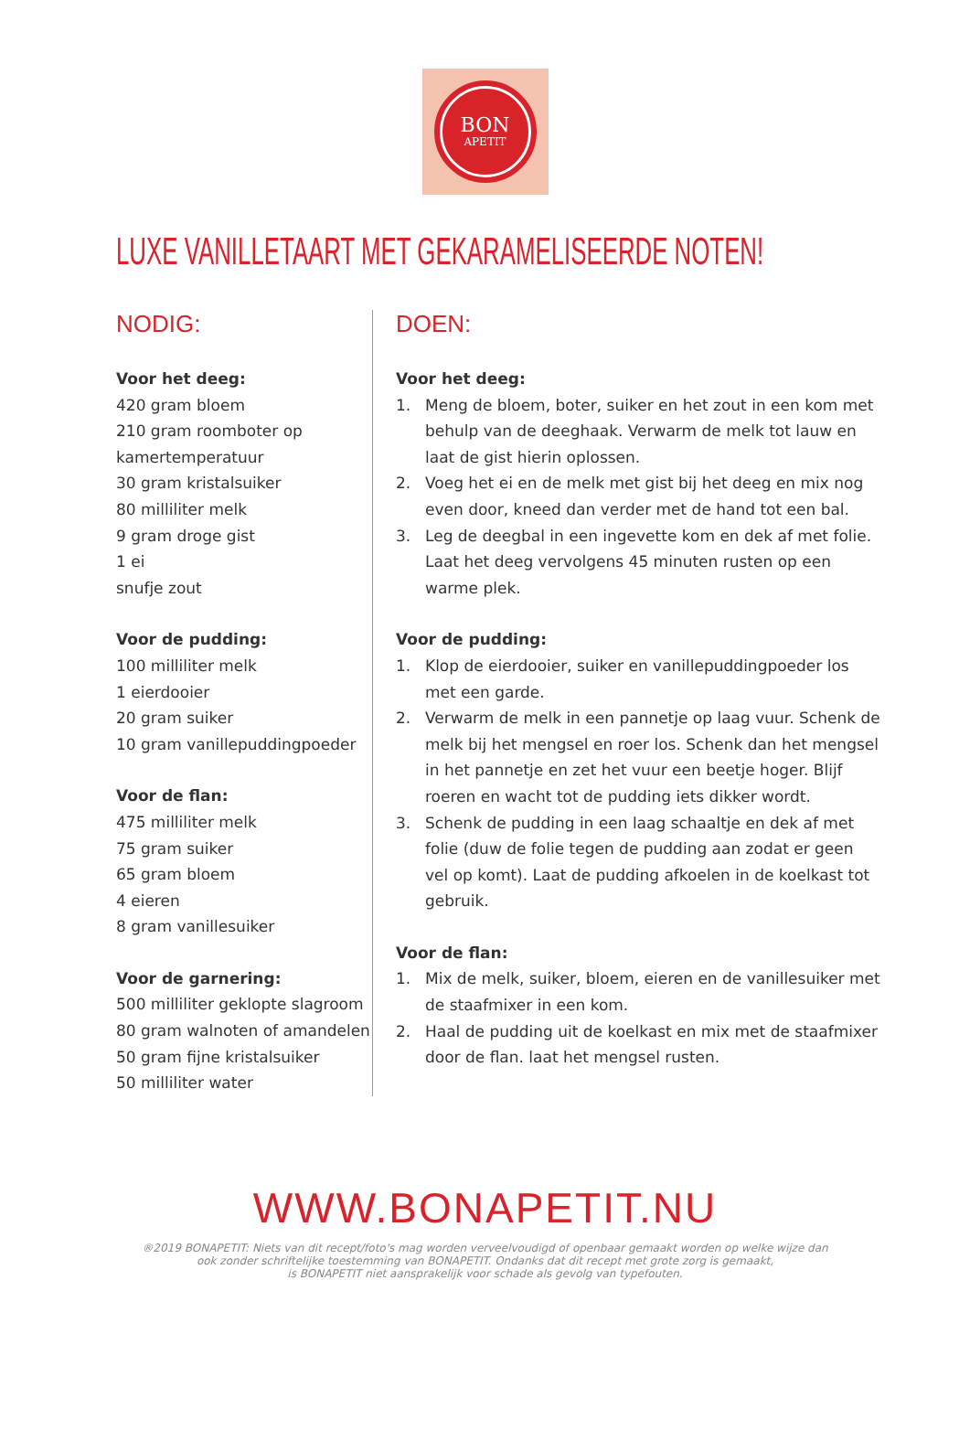BON
APETIT
LUXE VANILLETAART MET GEKARAMELISEERDE NOTEN!
NODIG:
Voor het deeg:
420 gram bloem
210 gram roomboter op kamertemperatuur
30 gram kristalsuiker
80 milliliter melk
9 gram droge gist
1 ei
snufje zout
Voor de pudding:
100 milliliter melk
1 eierdooier
20 gram suiker
10 gram vanillepuddingpoeder
Voor de flan:
475 milliliter melk
75 gram suiker
65 gram bloem
4 eieren
8 gram vanillesuiker
Voor de garnering:
500 milliliter geklopte slagroom
80 gram walnoten of amandelen
50 gram fijne kristalsuiker
50 milliliter water
DOEN:
Voor het deeg:
1. Meng de bloem, boter, suiker en het zout in een kom met behulp van de deeghaak. Verwarm de melk tot lauw en laat de gist hierin oplossen.
2. Voeg het ei en de melk met gist bij het deeg en mix nog even door, kneed dan verder met de hand tot een bal.
3. Leg de deegbal in een ingevette kom en dek af met folie. Laat het deeg vervolgens 45 minuten rusten op een warme plek.
Voor de pudding:
1. Klop de eierdooier, suiker en vanillepuddingpoeder los met een garde.
2. Verwarm de melk in een pannetje op laag vuur. Schenk de melk bij het mengsel en roer los. Schenk dan het mengsel in het pannetje en zet het vuur een beetje hoger. Blijf roeren en wacht tot de pudding iets dikker wordt.
3. Schenk de pudding in een laag schaaltje en dek af met folie (duw de folie tegen de pudding aan zodat er geen vel op komt). Laat de pudding afkoelen in de koelkast tot gebruik.
Voor de flan:
1. Mix de melk, suiker, bloem, eieren en de vanillesuiker met de staafmixer in een kom.
2. Haal de pudding uit de koelkast en mix met de staafmixer door de flan. laat het mengsel rusten.
WWW.BONAPETIT.NU
®2019 BONAPETIT: Niets van dit recept/foto's mag worden verveelvoudigd of openbaar gemaakt worden op welke wijze dan
ook zonder schriftelijke toestemming van BONAPETIT. Ondanks dat dit recept met grote zorg is gemaakt,
is BONAPETIT niet aansprakelijk voor schade als gevolg van typefouten.